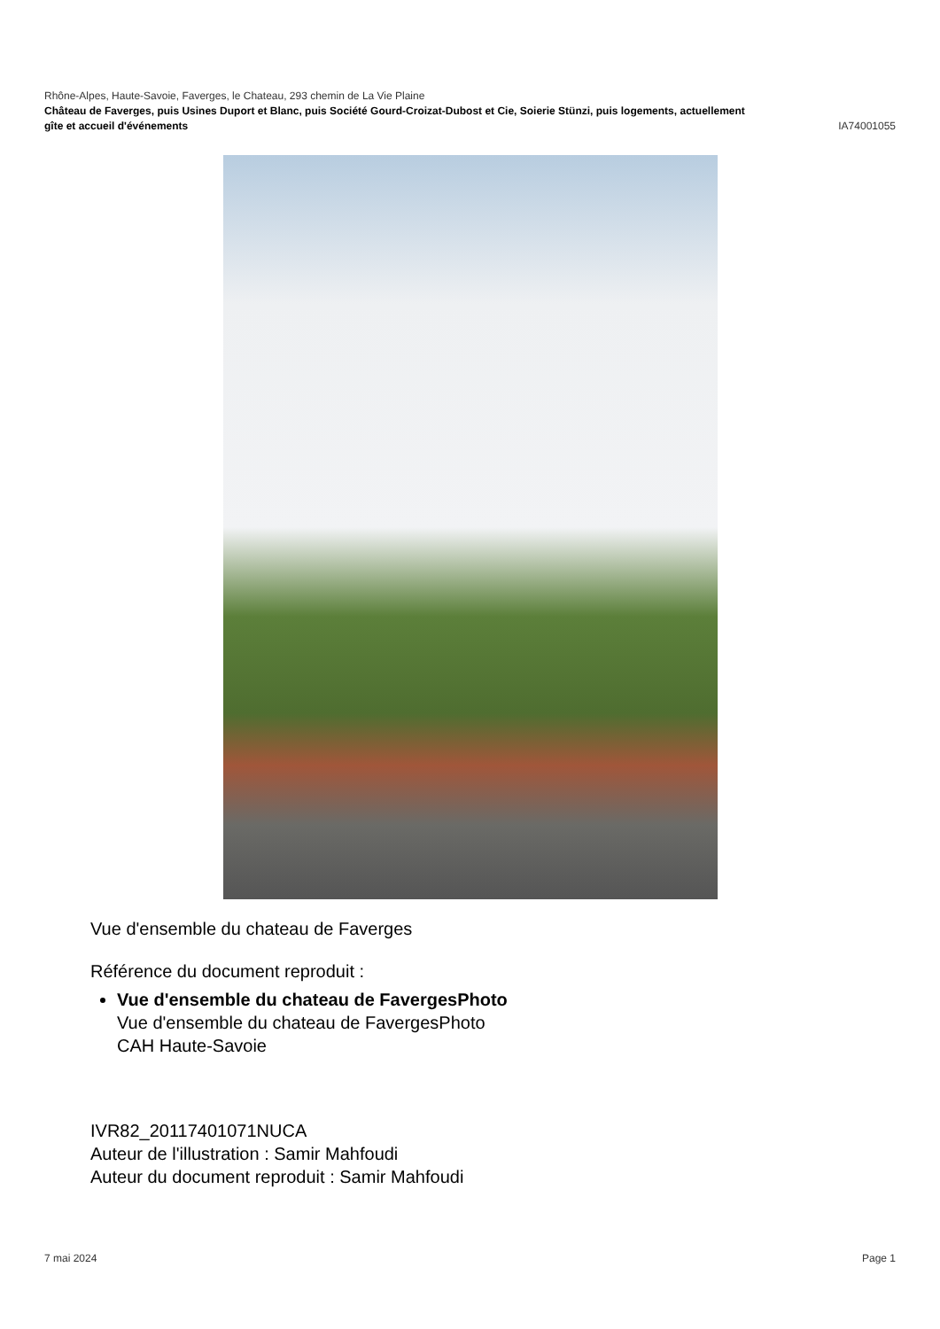Rhône-Alpes, Haute-Savoie, Faverges, le Chateau, 293 chemin de La Vie Plaine
Château de Faverges, puis Usines Duport et Blanc, puis Société Gourd-Croizat-Dubost et Cie, Soierie Stünzi, puis logements, actuellement
gîte et accueil d'événements IA74001055
Vue d'ensemble du chateau de Faverges
Référence du document reproduit :
Vue d'ensemble du chateau de FavergesPhoto
Vue d'ensemble du chateau de FavergesPhoto
CAH Haute-Savoie
IVR82_20117401071NUCA
Auteur de l'illustration : Samir Mahfoudi
Auteur du document reproduit : Samir Mahfoudi
7 mai 2024 Page 1